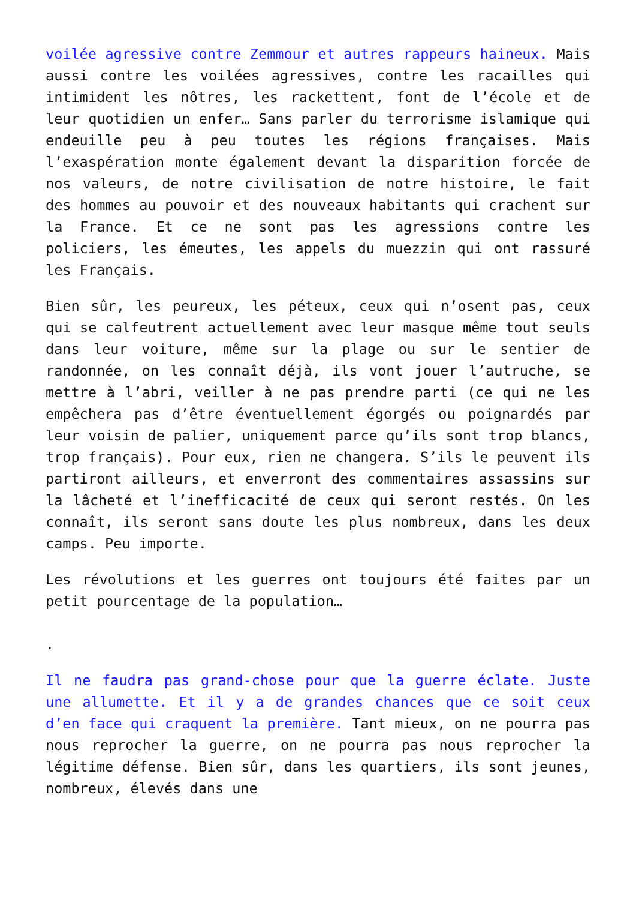voilée agressive contre Zemmour et autres rappeurs haineux. Mais aussi contre les voilées agressives, contre les racailles qui intimident les nôtres, les rackettent, font de l’école et de leur quotidien un enfer… Sans parler du terrorisme islamique qui endeuille peu à peu toutes les régions françaises. Mais l’exaspération monte également devant la disparition forcée de nos valeurs, de notre civilisation de notre histoire, le fait des hommes au pouvoir et des nouveaux habitants qui crachent sur la France. Et ce ne sont pas les agressions contre les policiers, les émeutes, les appels du muezzin qui ont rassuré les Français.
Bien sûr, les peureux, les péteux, ceux qui n’osent pas, ceux qui se calfeutrent actuellement avec leur masque même tout seuls dans leur voiture, même sur la plage ou sur le sentier de randonnée, on les connaît déjà, ils vont jouer l’autruche, se mettre à l’abri, veiller à ne pas prendre parti (ce qui ne les empêchera pas d’être éventuellement égorgés ou poignardés par leur voisin de palier, uniquement parce qu’ils sont trop blancs, trop français). Pour eux, rien ne changera. S’ils le peuvent ils partiront ailleurs, et enverront des commentaires assassins sur la lâcheté et l’inefficacité de ceux qui seront restés. On les connaît, ils seront sans doute les plus nombreux, dans les deux camps. Peu importe.
Les révolutions et les guerres ont toujours été faites par un petit pourcentage de la population…
.
Il ne faudra pas grand-chose pour que la guerre éclate. Juste une allumette. Et il y a de grandes chances que ce soit ceux d’en face qui craquent la première. Tant mieux, on ne pourra pas nous reprocher la guerre, on ne pourra pas nous reprocher la légitime défense. Bien sûr, dans les quartiers, ils sont jeunes, nombreux, élevés dans une